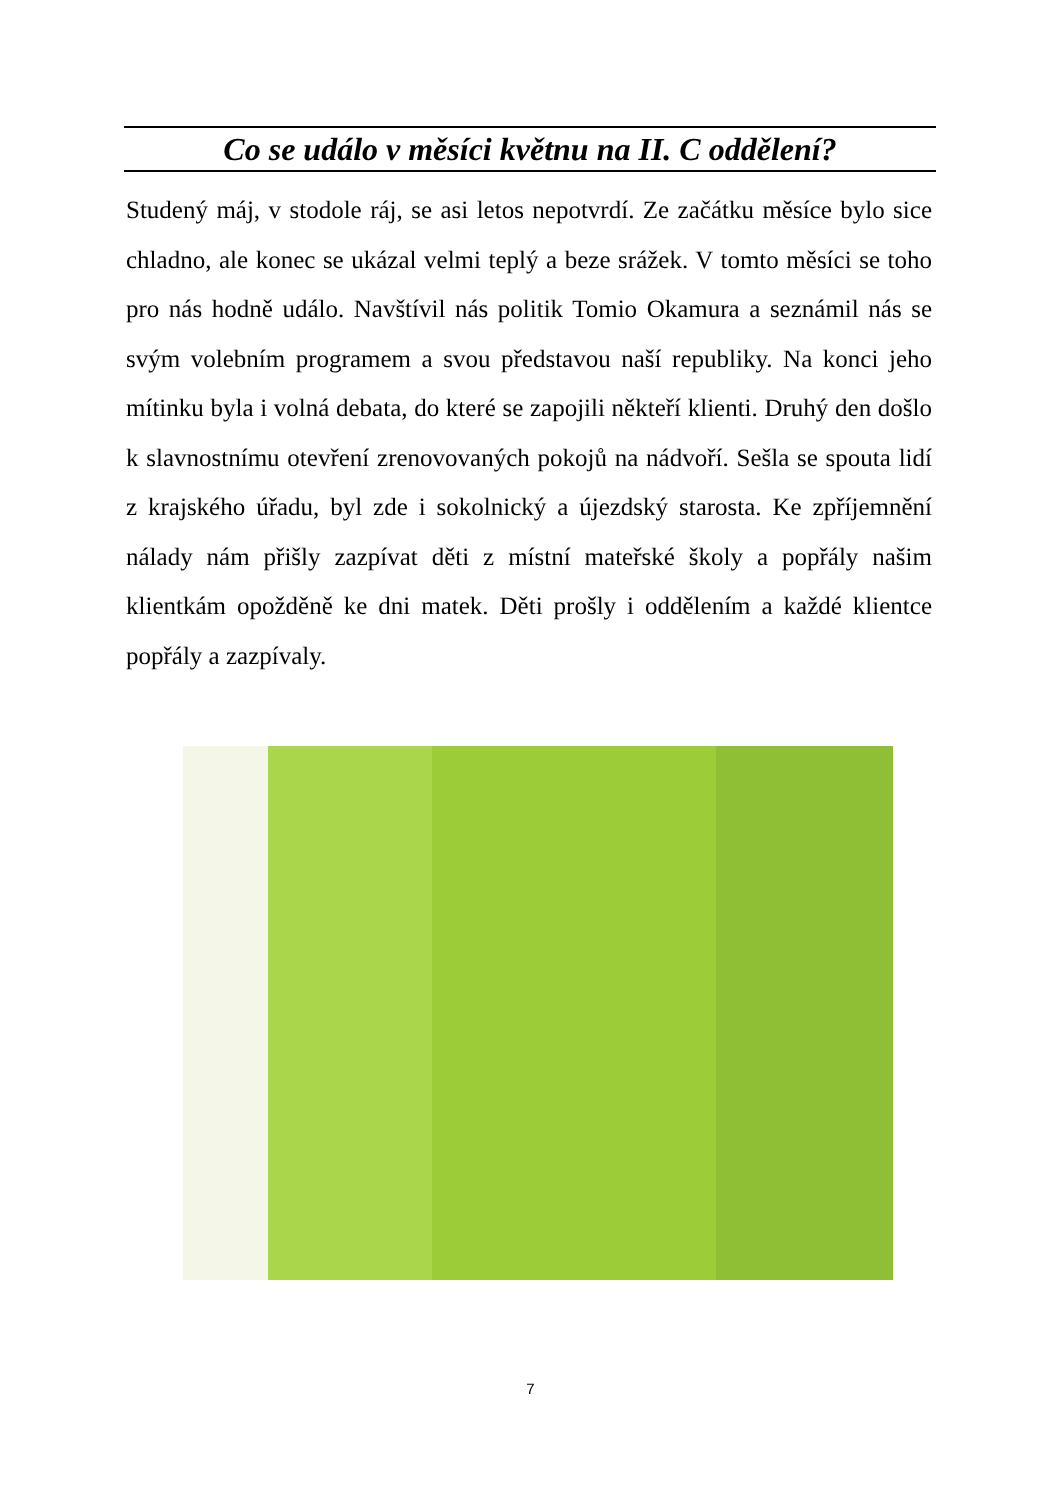Co se událo v měsíci květnu na II. C oddělení?
Studený máj, v stodole ráj, se asi letos nepotvrdí. Ze začátku měsíce bylo sice chladno, ale konec se ukázal velmi teplý a beze srážek. V tomto měsíci se toho pro nás hodně událo. Navštívil nás politik Tomio Okamura a seznámil nás se svým volebním programem a svou představou naší republiky. Na konci jeho mítinku byla i volná debata, do které se zapojili někteří klienti. Druhý den došlo k slavnostnímu otevření zrenovovaných pokojů na nádvoří. Sešla se spouta lidí z krajského úřadu, byl zde i sokolnický a újezdský starosta. Ke zpříjemnění nálady nám přišly zazpívat děti z místní mateřské školy a popřály našim klientkám opožděně ke dni matek. Děti prošly i oddělením a každé klientce popřály a zazpívaly.
7